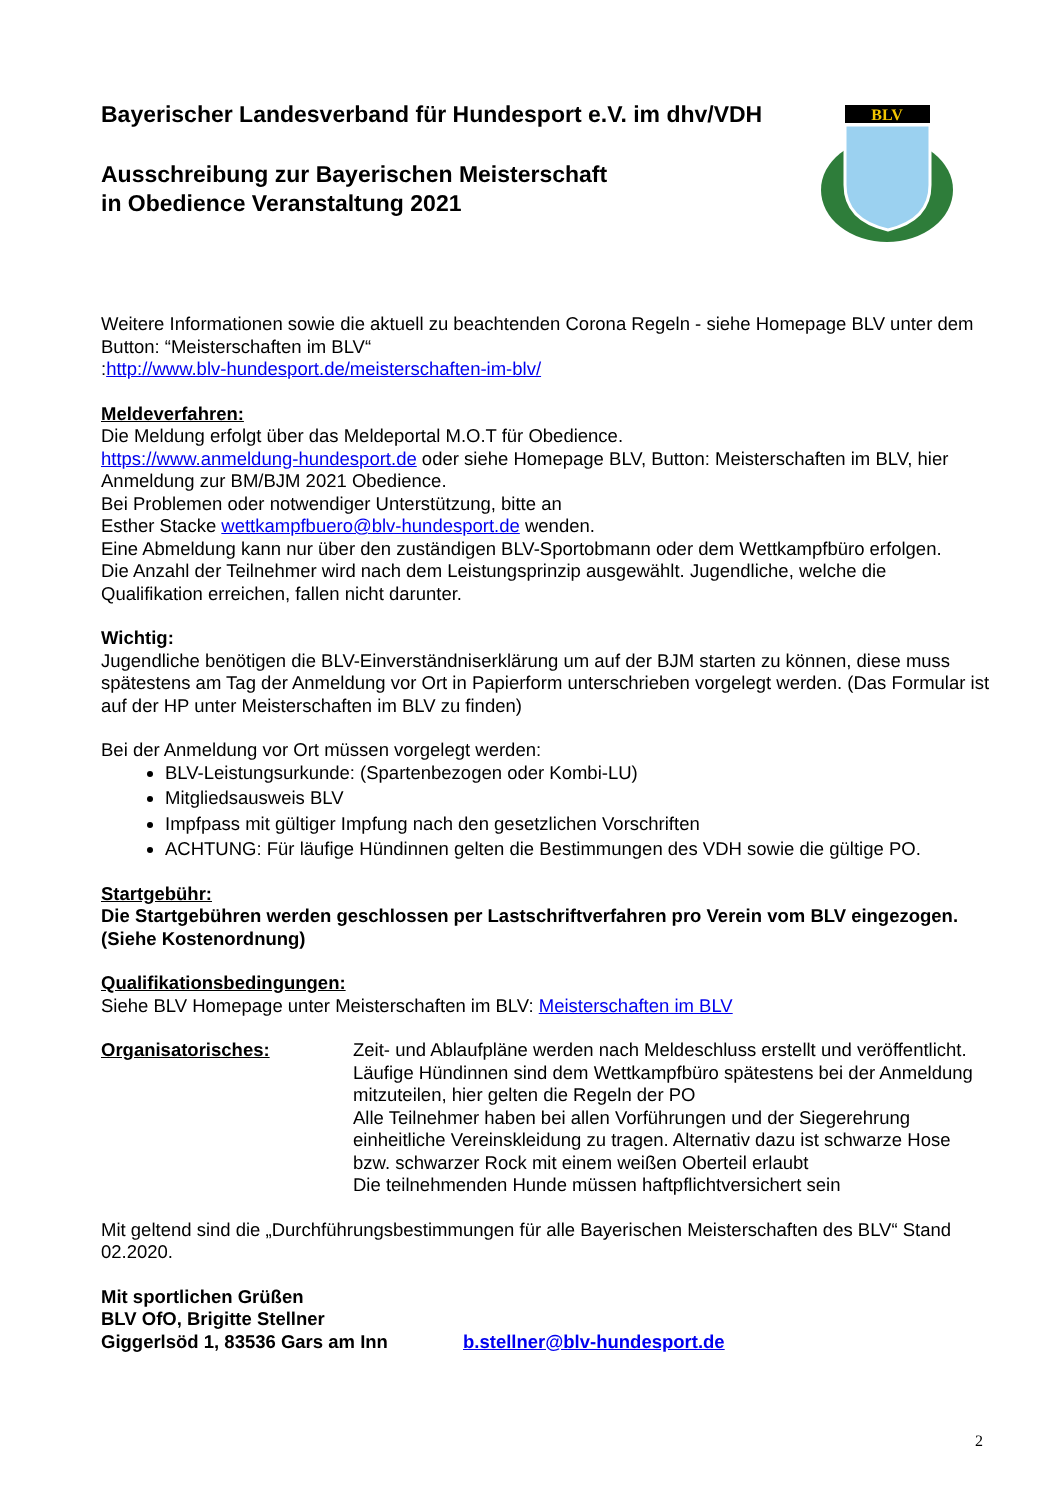BLV
Bayerischer Landesverband für Hundesport e.V. im dhv/VDH
Ausschreibung zur Bayerischen Meisterschaft
in Obedience Veranstaltung 2021
Weitere Informationen sowie die aktuell zu beachtenden Corona Regeln - siehe Homepage BLV unter dem Button: “Meisterschaften im BLV“
:http://www.blv-hundesport.de/meisterschaften-im-blv/
Meldeverfahren:
Die Meldung erfolgt über das Meldeportal M.O.T für Obedience.
https://www.anmeldung-hundesport.de oder siehe Homepage BLV, Button: Meisterschaften im BLV, hier Anmeldung zur BM/BJM 2021 Obedience.
Bei Problemen oder notwendiger Unterstützung, bitte an
Esther Stacke wettkampfbuero@blv-hundesport.de wenden.
Eine Abmeldung kann nur über den zuständigen BLV-Sportobmann oder dem Wettkampfbüro erfolgen.
Die Anzahl der Teilnehmer wird nach dem Leistungsprinzip ausgewählt. Jugendliche, welche die Qualifikation erreichen, fallen nicht darunter.
Wichtig:
Jugendliche benötigen die BLV-Einverständniserklärung um auf der BJM starten zu können, diese muss spätestens am Tag der Anmeldung vor Ort in Papierform unterschrieben vorgelegt werden. (Das Formular ist auf der HP unter Meisterschaften im BLV zu finden)
Bei der Anmeldung vor Ort müssen vorgelegt werden:
BLV-Leistungsurkunde: (Spartenbezogen oder Kombi-LU)
Mitgliedsausweis BLV
Impfpass mit gültiger Impfung nach den gesetzlichen Vorschriften
ACHTUNG: Für läufige Hündinnen gelten die Bestimmungen des VDH sowie die gültige PO.
Startgebühr:
Die Startgebühren werden geschlossen per Lastschriftverfahren pro Verein vom BLV eingezogen. (Siehe Kostenordnung)
Qualifikationsbedingungen:
Siehe BLV Homepage unter Meisterschaften im BLV: Meisterschaften im BLV
Organisatorisches: Zeit- und Ablaufpläne werden nach Meldeschluss erstellt und veröffentlicht.
Läufige Hündinnen sind dem Wettkampfbüro spätestens bei der Anmeldung mitzuteilen, hier gelten die Regeln der PO
Alle Teilnehmer haben bei allen Vorführungen und der Siegerehrung einheitliche Vereinskleidung zu tragen. Alternativ dazu ist schwarze Hose bzw. schwarzer Rock mit einem weißen Oberteil erlaubt
Die teilnehmenden Hunde müssen haftpflichtversichert sein
Mit geltend sind die „Durchführungsbestimmungen für alle Bayerischen Meisterschaften des BLV“ Stand 02.2020.
Mit sportlichen Grüßen
BLV OfO, Brigitte Stellner
Giggerlsöd 1, 83536 Gars am Inn b.stellner@blv-hundesport.de
2